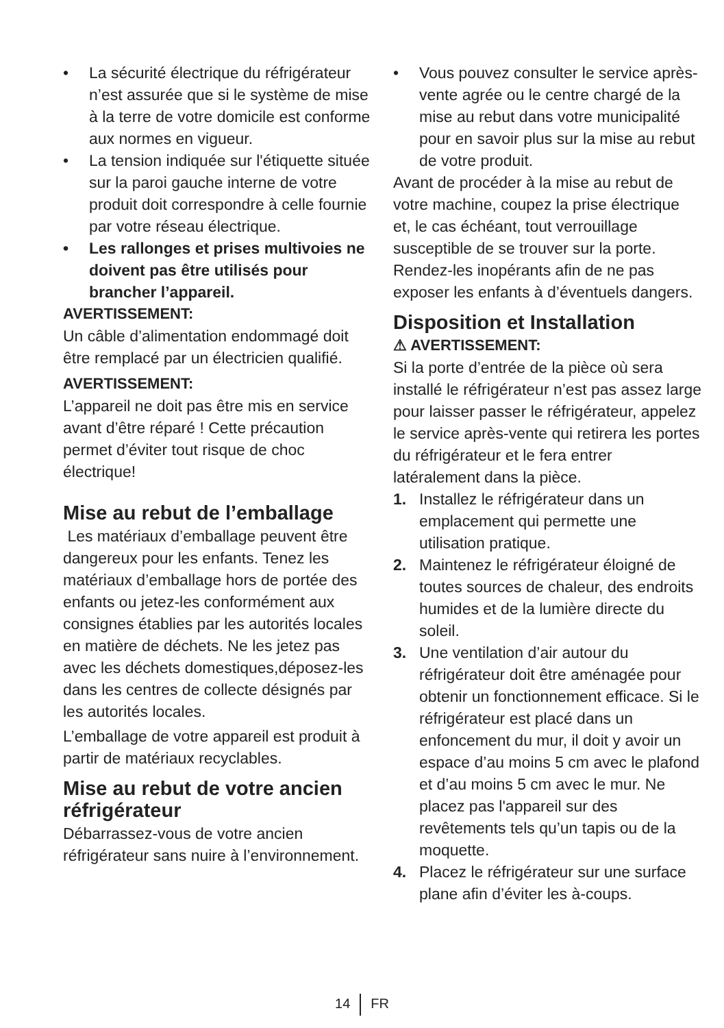• La sécurité électrique du réfrigérateur n’est assurée que si le système de mise à la terre de votre domicile est conforme aux normes en vigueur.
• La tension indiquée sur l'étiquette située sur la paroi gauche interne de votre produit doit correspondre à celle fournie par votre réseau électrique.
• Les rallonges et prises multivoies ne doivent pas être utilisés pour brancher l’appareil.
AVERTISSEMENT:
Un câble d’alimentation endommagé doit être remplacé par un électricien qualifié.
AVERTISSEMENT:
L’appareil ne doit pas être mis en service avant d’être réparé ! Cette précaution permet d’éviter tout risque de choc électrique!
Mise au rebut de l’emballage
Les matériaux d’emballage peuvent être dangereux pour les enfants. Tenez les matériaux d’emballage hors de portée des enfants ou jetez-les conformément aux consignes établies par les autorités locales en matière de déchets. Ne les jetez pas avec les déchets domestiques,déposez-les dans les centres de collecte désignés par les autorités locales.
L’emballage de votre appareil est produit à partir de matériaux recyclables.
Mise au rebut de votre ancien réfrigérateur
Débarrassez-vous de votre ancien réfrigérateur sans nuire à l’environnement.
• Vous pouvez consulter le service après-vente agrée ou le centre chargé de la mise au rebut dans votre municipalité pour en savoir plus sur la mise au rebut de votre produit.
Avant de procéder à la mise au rebut de votre machine, coupez la prise électrique et, le cas échéant, tout verrouillage susceptible de se trouver sur la porte. Rendez-les inopérants afin de ne pas exposer les enfants à d’éventuels dangers.
Disposition et Installation
⚠ AVERTISSEMENT:
Si la porte d’entrée de la pièce où sera installé le réfrigérateur n’est pas assez large pour laisser passer le réfrigérateur, appelez le service après-vente qui retirera les portes du réfrigérateur et le fera entrer latéralement dans la pièce.
1. Installez le réfrigérateur dans un emplacement qui permette une utilisation pratique.
2. Maintenez le réfrigérateur éloigné de toutes sources de chaleur, des endroits humides et de la lumière directe du soleil.
3. Une ventilation d’air autour du réfrigérateur doit être aménagée pour obtenir un fonctionnement efficace. Si le réfrigérateur est placé dans un enfoncement du mur, il doit y avoir un espace d’au moins 5 cm avec le plafond et d’au moins 5 cm avec le mur. Ne placez pas l'appareil sur des revêtements tels qu’un tapis ou de la moquette.
4. Placez le réfrigérateur sur une surface plane afin d’éviter les à-coups.
14 FR